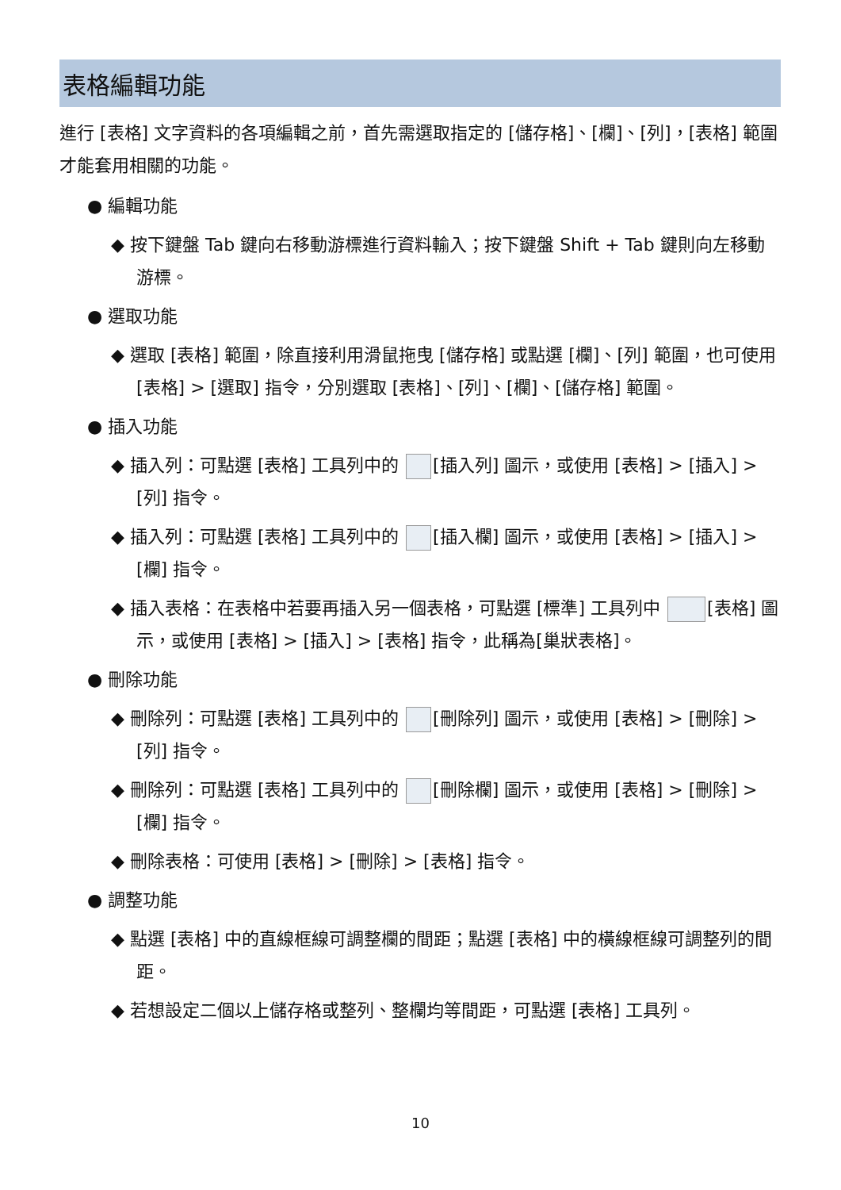表格編輯功能
進行 [表格] 文字資料的各項編輯之前，首先需選取指定的 [儲存格]、[欄]、[列]，[表格] 範圍才能套用相關的功能。
● 編輯功能
◆ 按下鍵盤 Tab 鍵向右移動游標進行資料輸入；按下鍵盤 Shift + Tab 鍵則向左移動游標。
● 選取功能
◆ 選取 [表格] 範圍，除直接利用滑鼠拖曳 [儲存格] 或點選 [欄]、[列] 範圍，也可使用 [表格] > [選取] 指令，分別選取 [表格]、[列]、[欄]、[儲存格] 範圍。
● 插入功能
◆ 插入列：可點選 [表格] 工具列中的 [插入列] 圖示，或使用 [表格] > [插入] > [列] 指令。
◆ 插入列：可點選 [表格] 工具列中的 [插入欄] 圖示，或使用 [表格] > [插入] > [欄] 指令。
◆ 插入表格：在表格中若要再插入另一個表格，可點選 [標準] 工具列中 [表格] 圖示，或使用 [表格] > [插入] > [表格] 指令，此稱為[巢狀表格]。
● 刪除功能
◆ 刪除列：可點選 [表格] 工具列中的 [刪除列] 圖示，或使用 [表格] > [刪除] > [列] 指令。
◆ 刪除列：可點選 [表格] 工具列中的 [刪除欄] 圖示，或使用 [表格] > [刪除] > [欄] 指令。
◆ 刪除表格：可使用 [表格] > [刪除] > [表格] 指令。
● 調整功能
◆ 點選 [表格] 中的直線框線可調整欄的間距；點選 [表格] 中的橫線框線可調整列的間距。
◆ 若想設定二個以上儲存格或整列、整欄均等間距，可點選 [表格] 工具列。
10